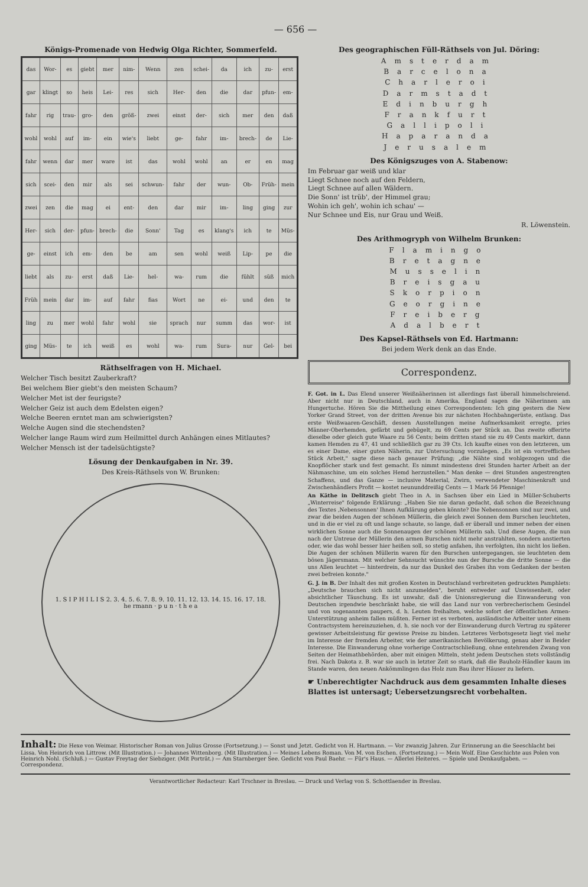— 656 —
Königs-Promenade von Hedwig Olga Richter, Sommerfeld.
| das | Wor- | es | giebt | mer | nim- | Wenn | zen | schei- | da | ich | zu- | erst |
| gar | klingt | so | heis | Lei- | res | sich | Her- | den | die | dar | pfun- | em- |
| fahr | rig | trau- | gro- | den | größ- | zwei | einst | der- | sich | mer | den | daß |
| wohl | wohl | auf | im- | ein | wie's | liebt | ge- | fahr | im- | brech- | de | Lie- |
| fahr | wenn | dar | mer | ware | ist | das | wohl | wohl | an | er | en | mag |
| sich | scei- | den | mir | als | sei | schwun- | fahr | der | wun- | Ob- | Früh- | mein |
| zwei | zen | die | mag | ei | ent- | den | dar | mir | im- | ling | ging | zur |
| Her- | sich | der- | pfun- | brech- | die | Sonn' | Tag | es | klang's | ich | te | Müs- |
| ge- | einst | ich | em- | den | be | am | sen | wohl | weiß | Lip- | pe | die |
| liebt | als | zu- | erst | daß | Lie- | hel- | wa- | rum | die | fühlt | süß | mich |
| Früh | mein | dar | im- | auf | fahr | fias | Wort | ne | ei- | und | den | te |
| ling | zu | mer | wohl | fahr | wohl | sie | sprach | nur | summ | das | wor- | ist |
| ging | Müs- | te | ich | weiß | es | wohl | wa- | rum | Sura- | nur | Gel- | bei |
Räthselfragen von H. Michael.
Welcher Tisch besitzt Zauberkraft?
Bei welchem Bier giebt's den meisten Schaum?
Welcher Met ist der feurigste?
Welcher Geiz ist auch dem Edelsten eigen?
Welche Beeren erntet man am schwierigsten?
Welche Augen sind die stechendsten?
Welcher lange Raum wird zum Heilmittel durch Anhängen eines Mitlautes?
Welcher Mensch ist der tadelsüchtigste?
Lösung der Denkaufgaben in Nr. 39.
Des Kreis-Räthsels von W. Brunken:
1. S I P H I L I S 2. 3. 4. 5. 6. 7. 8. 9. 10. 11. 12. 13. 14. 15. 16. 17. 18.
he rmann · p u n · t h e a
Des geographischen Füll-Räthsels von Jul. Döring:
Amsterdam
Barcelona
Charleroi
Darmstadt
Edinburgh
Frankfurt
Gallipoli
Haparanda
Jerusalem
Des Königszuges von A. Stabenow:
Im Februar gar weiß und klar
Liegt Schnee noch auf den Feldern,
Liegt Schnee auf allen Wäldern.
Die Sonn' ist trüb', der Himmel grau;
Wohin ich geh', wohin ich schau' —
Nur Schnee und Eis, nur Grau und Weiß.
R. Löwenstein.
Des Arithmogryph von Wilhelm Brunken:
Flamingo
Bretagne
Musselin
Breisgau
Skorpion
Georgine
Freiberg
Adalbert
Des Kapsel-Räthsels von Ed. Hartmann:
Bei jedem Werk denk an das Ende.
Correspondenz.
F. Got. in L. Das Elend unserer Weißnäherinnen ist allerdings fast überall himmelschreiend. Aber nicht nur in Deutschland, auch in Amerika, England sagen die Näherinnen am Hungertuche. Hören Sie die Mittheilung eines Correspondenten: Ich ging gestern die New Yorker Grand Street, von der dritten Avenue bis zur nächsten Hochbahngerüste, entlang. Das erste Weißwaaren-Geschäft, dessen Ausstellungen meine Aufmerksamkeit erregte, pries Männer-Oberhemden, gefärbt und gebügelt, zu 69 Cents per Stück an. Das zweite offerirte dieselbe oder gleich gute Waare zu 56 Cents; beim dritten stand sie zu 49 Cents markirt, dann kamen Hemden zu 47, 41 und schließlich gar zu 39 Cts. Ich kaufte eines von den letzteren, um es einer Dame, einer guten Näherin, zur Untersuchung vorzulegen. „Es ist ein vortreffliches Stück Arbeit," sagte diese nach genauer Prüfung; „die Nähte sind wohlgezogen und die Knopflöcher stark und fest gemacht. Es nimmt mindestens drei Stunden harter Arbeit an der Nähmaschine, um ein solches Hemd herzustellen." Man denke — drei Stunden angestrengten Schaffens, und das Ganze — inclusive Material, Zwirn, verwendeter Maschinenkraft und Zwischenhändlers Profit — kostet neununddreißig Cents — 1 Mark 56 Pfennige!
An Käthe in Delitzsch giebt Theo in A. in Sachsen über ein Lied in Müller-Schuberts „Winterreise" folgende Erklärung: „Haben Sie nie daran gedacht, daß schon die Bezeichnung des Textes ‚Nebensonnen' Ihnen Aufklärung geben könnte? Die Nebensonnen sind nur zwei, und zwar die beiden Augen der schönen Müllerin, die gleich zwei Sonnen dem Burschen leuchteten, und in die er viel zu oft und lange schaute, so lange, daß er überall und immer neben der einen wirklichen Sonne auch die Sonnenaugen der schönen Müllerin sah. Und diese Augen, die nun nach der Untreue der Müllerin den armen Burschen nicht mehr anstrahlten, sondern anstierten oder, wie das wohl besser hier heißen soll, so stetig anfahen, ihn verfolgten, ihn nicht los ließen. Die Augen der schönen Müllerin waren für den Burschen untergegangen, sie leuchteten dem bösen Jägersmann. Mit welcher Sehnsucht wünschte nun der Bursche die dritte Sonne — die uns Allen leuchtet — hinterdrein, da nur das Dunkel des Grabes ihn vom Gedanken der besten zwei befreien konnte."
G. J. in B. Der Inhalt des mit großen Kosten in Deutschland verbreiteten gedruckten Pamphlets: „Deutsche brauchen sich nicht anzumelden", beruht entweder auf Unwissenheit, oder absichtlicher Täuschung. Es ist unwahr, daß die Unionsregierung die Einwanderung von Deutschen irgendwie beschränkt habe, sie will das Land nur von verbrecherischem Gesindel und von sogenannten paupers, d. h. Leuten freihalten, welche sofort der öffentlichen Armen-Unterstützung anheim fallen müßten. Ferner ist es verboten, ausländische Arbeiter unter einem Contractsystem hereinzuziehen, d. h. sie noch vor der Einwanderung durch Vertrag zu späterer gewisser Arbeitsleistung für gewisse Preise zu binden. Letzteres Verbotsgesetz liegt viel mehr im Interesse der fremden Arbeiter, wie der amerikanischen Bevölkerung, genau aber in Beider Interesse. Die Einwanderung ohne vorherige Contractschließung, ohne entehrenden Zwang von Seiten der Heimathbehörden, aber mit einigen Mitteln, steht jedem Deutschen stets vollständig frei. Nach Dakota z. B. war sie auch in letzter Zeit so stark, daß die Bauholz-Händler kaum im Stande waren, den neuen Ankömmlingen das Holz zum Bau ihrer Häuser zu liefern.
☛ Unberechtigter Nachdruck aus dem gesammten Inhalte dieses Blattes ist untersagt; Uebersetzungsrecht vorbehalten.
Inhalt: Die Hexe von Weimar. Historischer Roman von Julius Grosse (Fortsetzung.) — Sonst und Jetzt. Gedicht von H. Hartmann. — Vor zwanzig Jahren. Zur Erinnerung an die Seeschlacht bei Lissa. Von Heinrich von Littrow. (Mit Illustration.) — Johannes Wittenborg. (Mit Illustration.) — Meines Lebens Roman. Von M. von Eschen. (Fortsetzung.) — Mein Wolf. Eine Geschichte aus Polen von Heinrich Nohl. (Schluß.) — Gustav Freytag der Siebziger. (Mit Porträt.) — Am Starnberger See. Gedicht von Paul Baehr. — Für's Haus. — Allerlei Heiteres. — Spiele und Denkaufgaben. — Correspondenz.
Verantwortlicher Redacteur: Karl Trschner in Breslau. — Druck und Verlag von S. Schottlaender in Breslau.